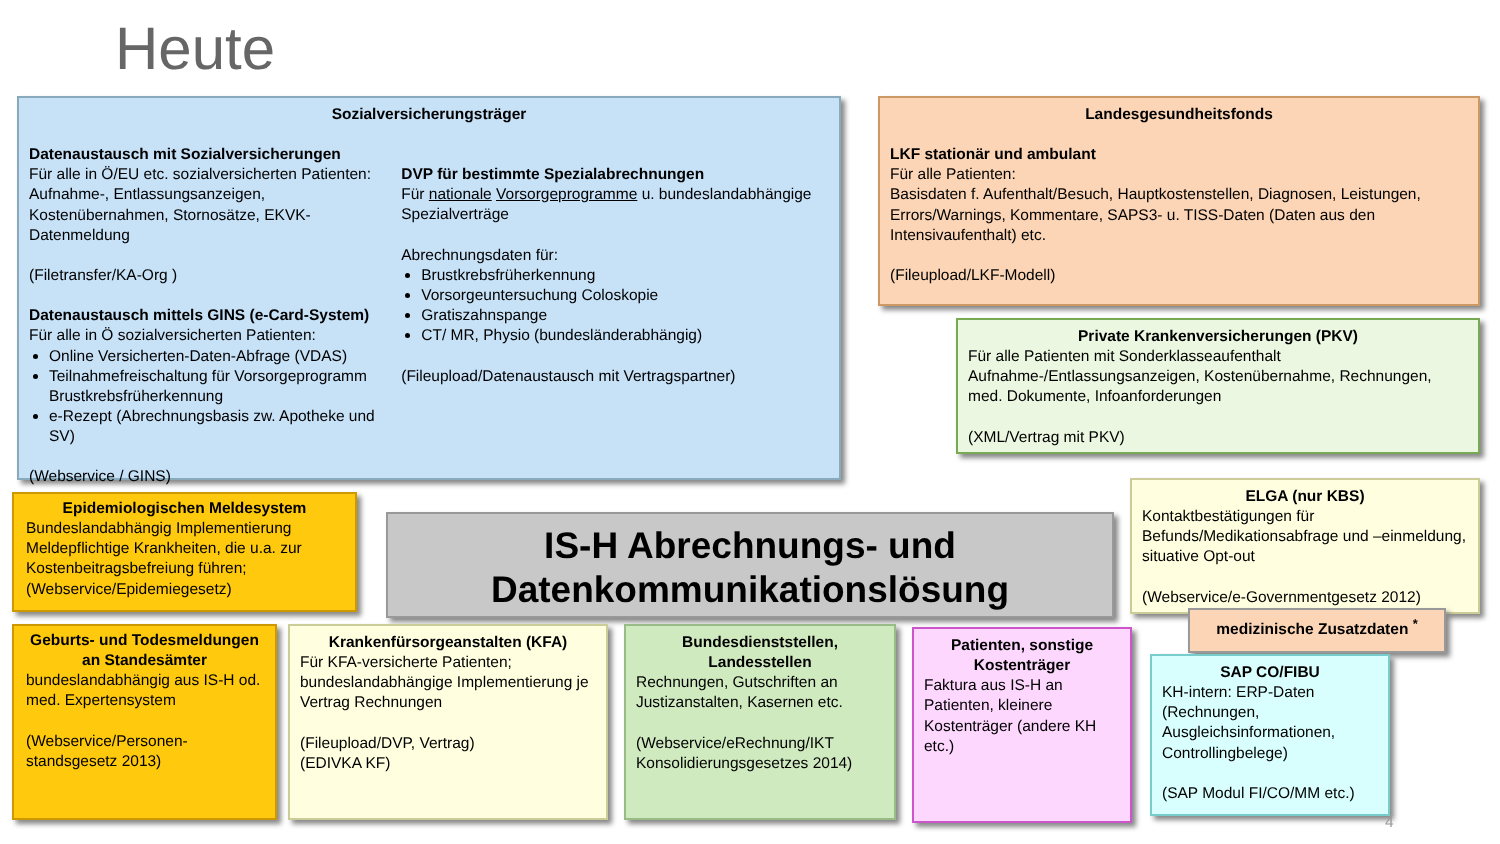Heute
Sozialversicherungsträger
Datenaustausch mit Sozialversicherungen
Für alle in Ö/EU etc. sozialversicherten Patienten: Aufnahme-, Entlassungsanzeigen, Kostenübernahmen, Stornosätze, EKVK-Datenmeldung
(Filetransfer/KA-Org )
Datenaustausch mittels GINS (e-Card-System)
Für alle in Ö sozialversicherten Patienten:
Online Versicherten-Daten-Abfrage (VDAS)
Teilnahmefreischaltung für Vorsorgeprogramm Brustkrebsfrüherkennung
e-Rezept (Abrechnungsbasis zw. Apotheke und SV)
(Webservice / GINS)
DVP für bestimmte Spezialabrechnungen
Für nationale Vorsorgeprogramme u. bundeslandabhängige Spezialverträge
Abrechnungsdaten für:
Brustkrebsfrüherkennung
Vorsorgeuntersuchung Coloskopie
Gratiszahnspange
CT/ MR, Physio (bundesländerabhängig)
(Fileupload/Datenaustausch mit Vertragspartner)
Landesgesundheitsfonds
LKF stationär und ambulant
Für alle Patienten:
Basisdaten f. Aufenthalt/Besuch, Hauptkostenstellen, Diagnosen, Leistungen, Errors/Warnings, Kommentare, SAPS3- u. TISS-Daten (Daten aus den Intensivaufenthalt) etc.
(Fileupload/LKF-Modell)
Private Krankenversicherungen (PKV)
Für alle Patienten mit Sonderklasseaufenthalt Aufnahme-/Entlassungsanzeigen, Kostenübernahme, Rechnungen, med. Dokumente, Infoanforderungen
(XML/Vertrag mit PKV)
Epidemiologischen Meldesystem
Bundeslandabhängig Implementierung Meldepflichtige Krankheiten, die u.a. zur Kostenbeitragsbefreiung führen; (Webservice/Epidemiegesetz)
IS-H Abrechnungs- und Datenkommunikationslösung
ELGA (nur KBS)
Kontaktbestätigungen für Befunds/Medikationsabfrage und –einmeldung, situative Opt-out
(Webservice/e-Governmentgesetz 2012)
medizinische Zusatzdaten <sup>*</sup>
Geburts- und Todesmeldungen an Standesämter
bundeslandabhängig aus IS-H od. med. Expertensystem
(Webservice/Personen-standsgesetz 2013)
Krankenfürsorgeanstalten (KFA)
Für KFA-versicherte Patienten; bundeslandabhängige Implementierung je Vertrag Rechnungen
(Fileupload/DVP, Vertrag)
(EDIVKA KF)
Bundesdienststellen, Landesstellen
Rechnungen, Gutschriften an Justizanstalten, Kasernen etc.
(Webservice/eRechnung/IKT Konsolidierungsgesetzes 2014)
Patienten, sonstige Kostenträger
Faktura aus IS-H an Patienten, kleinere Kostenträger (andere KH etc.)
SAP CO/FIBU
KH-intern: ERP-Daten (Rechnungen, Ausgleichsinformationen, Controllingbelege)
(SAP Modul FI/CO/MM etc.)
4